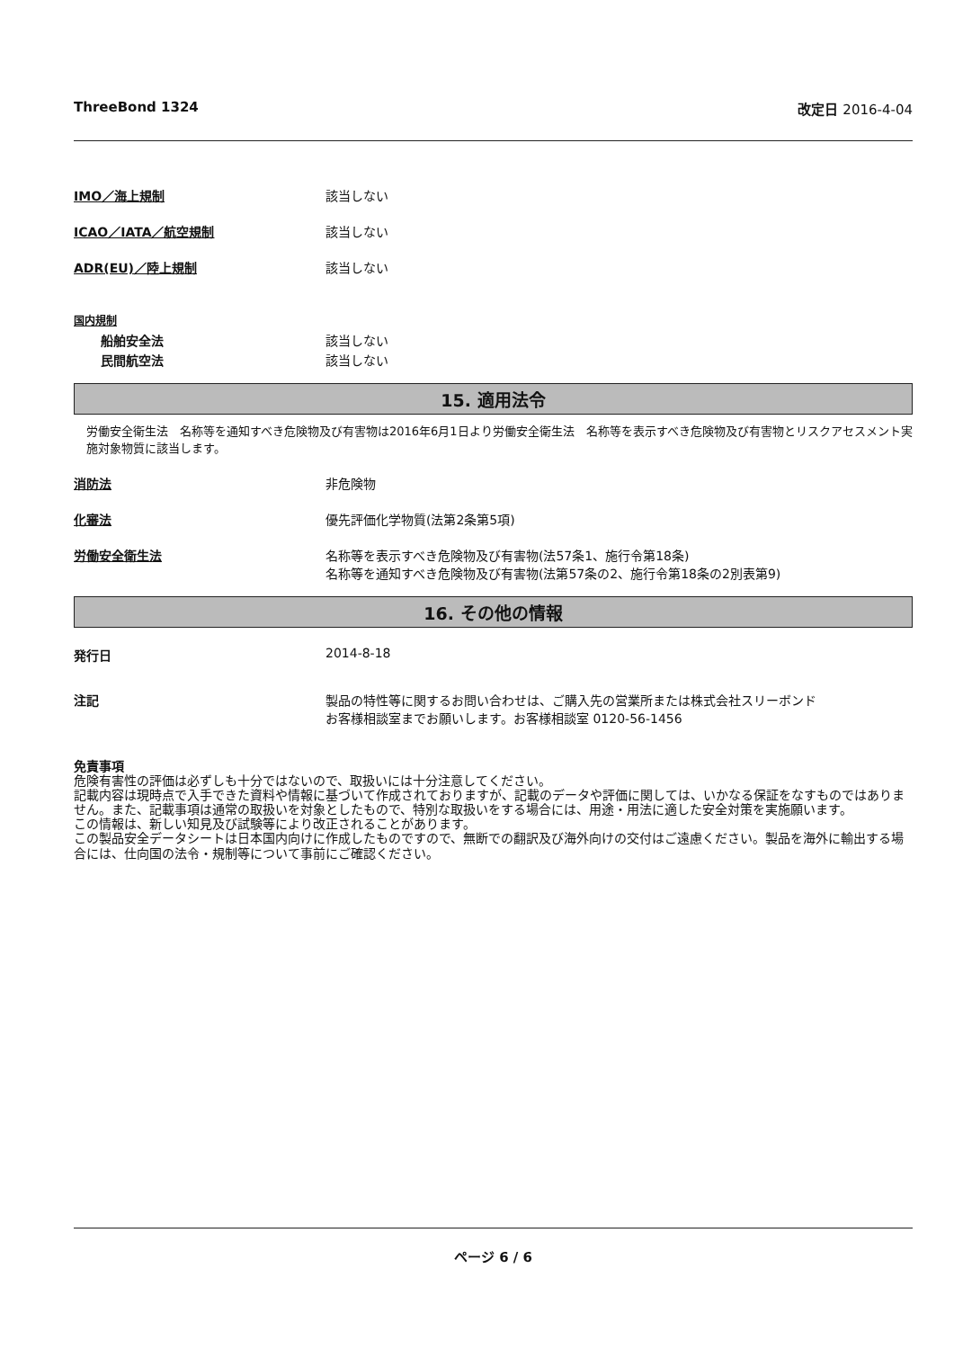ThreeBond 1324 改定日 2016-4-04
IMO／海上規制 該当しない
ICAO／IATA／航空規制 該当しない
ADR(EU)／陸上規制 該当しない
国内規制
船舶安全法 該当しない
民間航空法 該当しない
15. 適用法令
労働安全衛生法　名称等を通知すべき危険物及び有害物は2016年6月1日より労働安全衛生法　名称等を表示すべき危険物及び有害物とリスクアセスメント実施対象物質に該当します。
消防法 非危険物
化審法 優先評価化学物質(法第2条第5項)
労働安全衛生法 名称等を表示すべき危険物及び有害物(法57条1、施行令第18条)
名称等を通知すべき危険物及び有害物(法第57条の2、施行令第18条の2別表第9)
16. その他の情報
発行日 2014-8-18
注記 製品の特性等に関するお問い合わせは、ご購入先の営業所または株式会社スリーボンド
お客様相談室までお願いします。お客様相談室 0120-56-1456
免責事項
危険有害性の評価は必ずしも十分ではないので、取扱いには十分注意してください。
記載内容は現時点で入手できた資料や情報に基づいて作成されておりますが、記載のデータや評価に関しては、いかなる保証をなすものではありません。また、記載事項は通常の取扱いを対象としたもので、特別な取扱いをする場合には、用途・用法に適した安全対策を実施願います。
この情報は、新しい知見及び試験等により改正されることがあります。
この製品安全データシートは日本国内向けに作成したものですので、無断での翻訳及び海外向けの交付はご遠慮ください。製品を海外に輸出する場合には、仕向国の法令・規制等について事前にご確認ください。
ページ 6 / 6